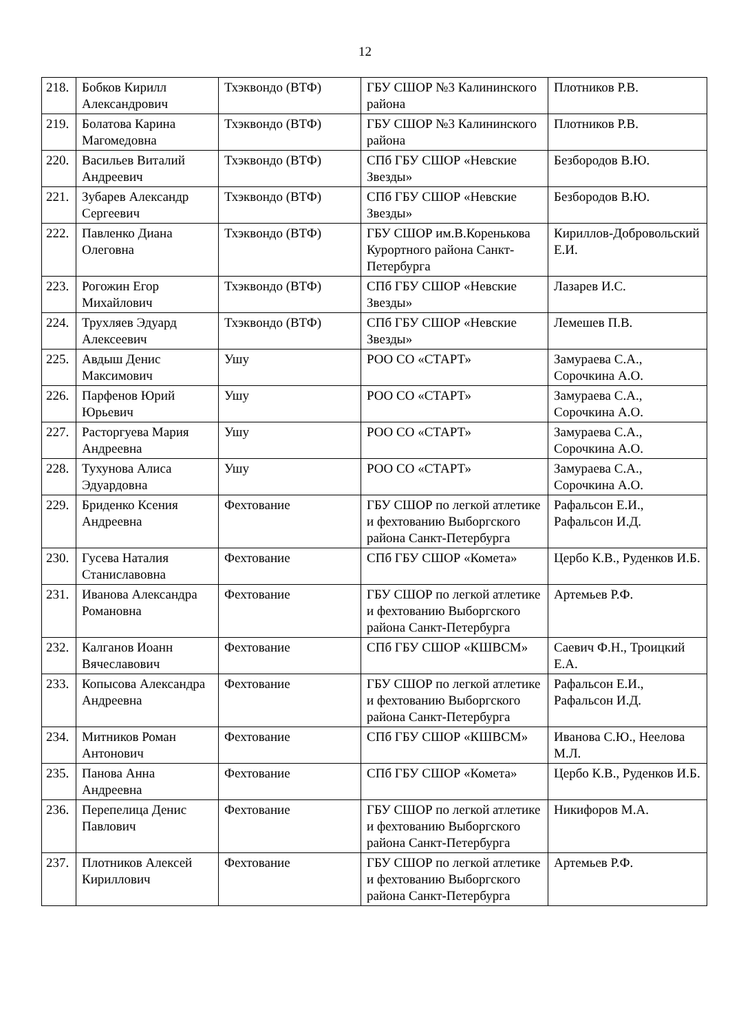12
| 218. | Бобков Кирилл Александрович | Тхэквондо (ВТФ) | ГБУ СШОР №3 Калининского района | Плотников Р.В. |
| 219. | Болатова Карина Магомедовна | Тхэквондо (ВТФ) | ГБУ СШОР №3 Калининского района | Плотников Р.В. |
| 220. | Васильев Виталий Андреевич | Тхэквондо (ВТФ) | СПб ГБУ СШОР «Невские Звезды» | Безбородов В.Ю. |
| 221. | Зубарев Александр Сергеевич | Тхэквондо (ВТФ) | СПб ГБУ СШОР «Невские Звезды» | Безбородов В.Ю. |
| 222. | Павленко Диана Олеговна | Тхэквондо (ВТФ) | ГБУ СШОР им.В.Коренькова Курортного района Санкт-Петербурга | Кириллов-Добровольский Е.И. |
| 223. | Рогожин Егор Михайлович | Тхэквондо (ВТФ) | СПб ГБУ СШОР «Невские Звезды» | Лазарев И.С. |
| 224. | Трухляев Эдуард Алексеевич | Тхэквондо (ВТФ) | СПб ГБУ СШОР «Невские Звезды» | Лемешев П.В. |
| 225. | Авдыш Денис Максимович | Ушу | РОО СО «СТАРТ» | Замураева С.А., Сорочкина А.О. |
| 226. | Парфенов Юрий Юрьевич | Ушу | РОО СО «СТАРТ» | Замураева С.А., Сорочкина А.О. |
| 227. | Расторгуева Мария Андреевна | Ушу | РОО СО «СТАРТ» | Замураева С.А., Сорочкина А.О. |
| 228. | Тухунова Алиса Эдуардовна | Ушу | РОО СО «СТАРТ» | Замураева С.А., Сорочкина А.О. |
| 229. | Бриденко Ксения Андреевна | Фехтование | ГБУ СШОР по легкой атлетике и фехтованию Выборгского района Санкт-Петербурга | Рафальсон Е.И., Рафальсон И.Д. |
| 230. | Гусева Наталия Станиславовна | Фехтование | СПб ГБУ СШОР «Комета» | Цербо К.В., Руденков И.Б. |
| 231. | Иванова Александра Романовна | Фехтование | ГБУ СШОР по легкой атлетике и фехтованию Выборгского района Санкт-Петербурга | Артемьев Р.Ф. |
| 232. | Калганов Иоанн Вячеславович | Фехтование | СПб ГБУ СШОР «КШВСМ» | Саевич Ф.Н., Троицкий Е.А. |
| 233. | Копысова Александра Андреевна | Фехтование | ГБУ СШОР по легкой атлетике и фехтованию Выборгского района Санкт-Петербурга | Рафальсон Е.И., Рафальсон И.Д. |
| 234. | Митников Роман Антонович | Фехтование | СПб ГБУ СШОР «КШВСМ» | Иванова С.Ю., Неелова М.Л. |
| 235. | Панова Анна Андреевна | Фехтование | СПб ГБУ СШОР «Комета» | Цербо К.В., Руденков И.Б. |
| 236. | Перепелица Денис Павлович | Фехтование | ГБУ СШОР по легкой атлетике и фехтованию Выборгского района Санкт-Петербурга | Никифоров М.А. |
| 237. | Плотников Алексей Кириллович | Фехтование | ГБУ СШОР по легкой атлетике и фехтованию Выборгского района Санкт-Петербурга | Артемьев Р.Ф. |